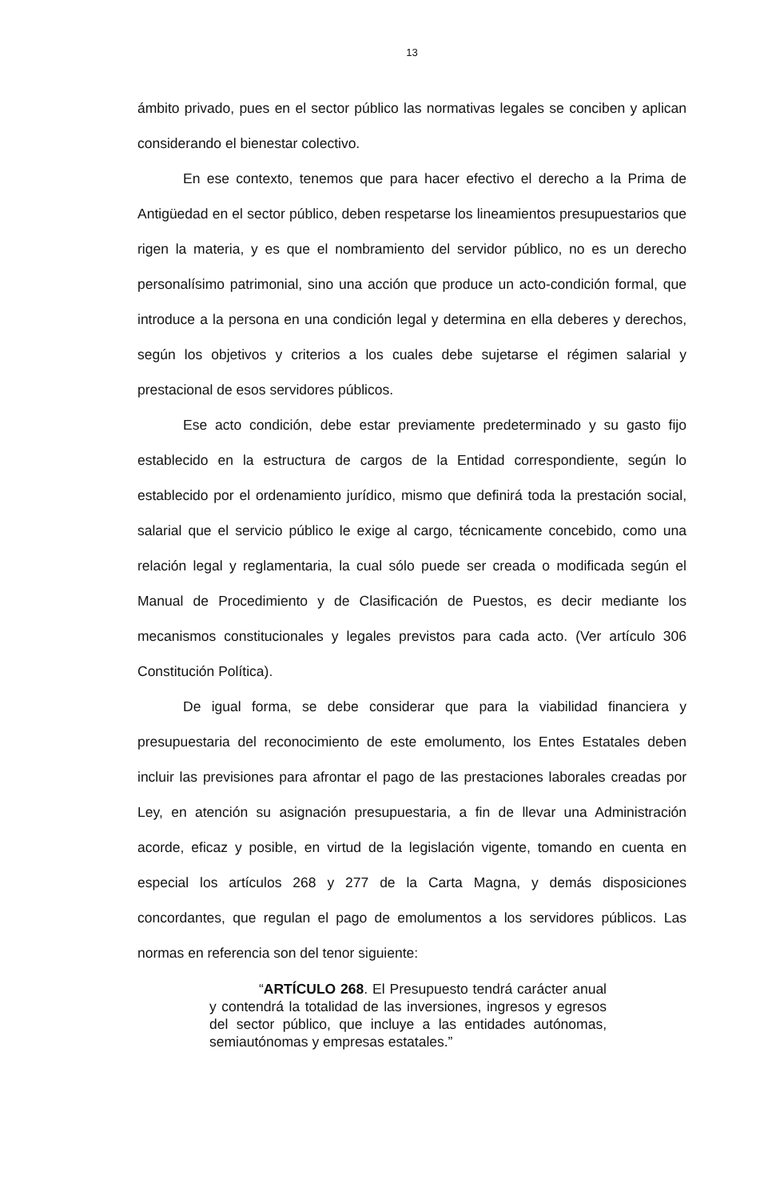13
ámbito privado, pues en el sector público las normativas legales se conciben y aplican considerando el bienestar colectivo.
En ese contexto, tenemos que para hacer efectivo el derecho a la Prima de Antigüedad en el sector público, deben respetarse los lineamientos presupuestarios que rigen la materia, y es que el nombramiento del servidor público, no es un derecho personalísimo patrimonial, sino una acción que produce un acto-condición formal, que introduce a la persona en una condición legal y determina en ella deberes y derechos, según los objetivos y criterios a los cuales debe sujetarse el régimen salarial y prestacional de esos servidores públicos.
Ese acto condición, debe estar previamente predeterminado y su gasto fijo establecido en la estructura de cargos de la Entidad correspondiente, según lo establecido por el ordenamiento jurídico, mismo que definirá toda la prestación social, salarial que el servicio público le exige al cargo, técnicamente concebido, como una relación legal y reglamentaria, la cual sólo puede ser creada o modificada según el Manual de Procedimiento y de Clasificación de Puestos, es decir mediante los mecanismos constitucionales y legales previstos para cada acto. (Ver artículo 306 Constitución Política).
De igual forma, se debe considerar que para la viabilidad financiera y presupuestaria del reconocimiento de este emolumento, los Entes Estatales deben incluir las previsiones para afrontar el pago de las prestaciones laborales creadas por Ley, en atención su asignación presupuestaria, a fin de llevar una Administración acorde, eficaz y posible, en virtud de la legislación vigente, tomando en cuenta en especial los artículos 268 y 277 de la Carta Magna, y demás disposiciones concordantes, que regulan el pago de emolumentos a los servidores públicos. Las normas en referencia son del tenor siguiente:
“ARTÍCULO 268. El Presupuesto tendrá carácter anual y contendrá la totalidad de las inversiones, ingresos y egresos del sector público, que incluye a las entidades autónomas, semiautónomas y empresas estatales.”